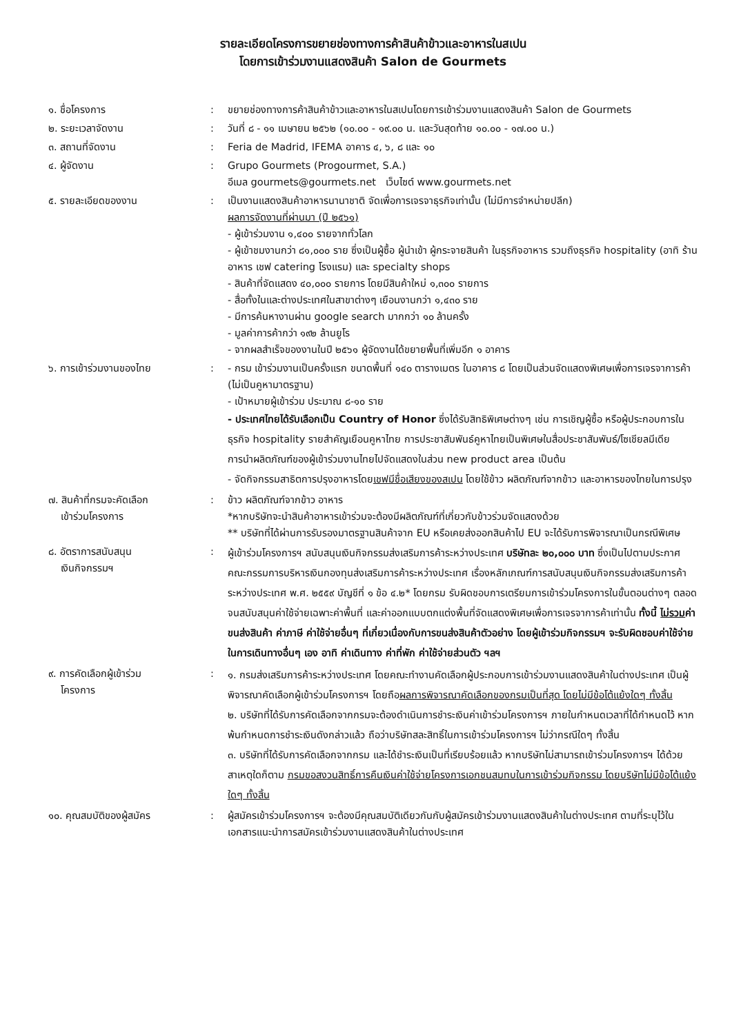รายละเอียดโครงการขยายช่องทางการค้าสินค้าข้าวและอาหารในสเปน
โดยการเข้าร่วมงานแสดงสินค้า Salon de Gourmets
๑. ชื่อโครงการ : ขยายช่องทางการค้าสินค้าข้าวและอาหารในสเปนโดยการเข้าร่วมงานแสดงสินค้า Salon de Gourmets
๒. ระยะเวลาจัดงาน : วันที่ ๘ - ๑๑ เมษายน ๒๕๖๒ (๑๐.๐๐ - ๑๙.๐๐ น. และวันสุดท้าย ๑๐.๐๐ - ๑๗.๐๐ น.)
๓. สถานที่จัดงาน : Feria de Madrid, IFEMA อาคาร ๔, ๖, ๘ และ ๑๐
๔. ผู้จัดงาน : Grupo Gourmets (Progourmet, S.A.)
อีเมล gourmets@gourmets.net เว็บไซต์ www.gourmets.net
๕. รายละเอียดของงาน : เป็นงานแสดงสินค้าอาหารนานาชาติ จัดเพื่อการเจรจาธุรกิจเท่านั้น (ไม่มีการจำหน่ายปลีก)
ผลการจัดงานที่ผ่านมา (ปี ๒๕๖๑)
- ผู้เข้าร่วมงาน ๑,๔๐๐ รายจากทั่วโลก
- ผู้เข้าชมงานกว่า ๘๑,๐๐๐ ราย ซึ่งเป็นผู้ซื้อ ผู้นำเข้า ผู้กระจายสินค้า ในธุรกิจอาหาร รวมถึงธุรกิจ hospitality (อาทิ ร้านอาหาร เชฟ catering โรงแรม) และ specialty shops
- สินค้าที่จัดแสดง ๔๐,๐๐๐ รายการ โดยมีสินค้าใหม่ ๑,๓๐๐ รายการ
- สื่อทั้งในและต่างประเทศในสาขาต่างๆ เยือนงานกว่า ๑,๔๓๐ ราย
- มีการค้นหางานผ่าน google search มากกว่า ๑๐ ล้านครั้ง
- มูลค่าการค้ากว่า ๑๙๒ ล้านยูโร
- จากผลสำเร็จของงานในปี ๒๕๖๑ ผู้จัดงานได้ขยายพื้นที่เพิ่มอีก ๑ อาคาร
๖. การเข้าร่วมงานของไทย : - กรม เข้าร่วมงานเป็นครั้งแรก ขนาดพื้นที่ ๑๔๐ ตารางเมตร ในอาคาร ๘ โดยเป็นส่วนจัดแสดงพิเศษเพื่อการเจรจาการค้า (ไม่เป็นคูหามาตรฐาน)
- เป้าหมายผู้เข้าร่วม ประมาณ ๘-๑๐ ราย
- ประเทศไทยได้รับเลือกเป็น Country of Honor ซึ่งได้รับสิทธิพิเศษต่างๆ เช่น การเชิญผู้ซื้อ หรือผู้ประกอบการในธุรกิจ hospitality รายสำคัญเยือนคูหาไทย การประชาสัมพันธ์คูหาไทยเป็นพิเศษในสื่อประชาสัมพันธ์/โซเชียลมีเดีย การนำผลิตภัณฑ์ของผู้เข้าร่วมงานไทยไปจัดแสดงในส่วน new product area เป็นต้น
- จัดกิจกรรมสาธิตการปรุงอาหารโดยเชฟมีชื่อเสียงของสเปน โดยใช้ข้าว ผลิตภัณฑ์จากข้าว และอาหารของไทยในการปรุง
๗. สินค้าที่กรมจะคัดเลือก
เข้าร่วมโครงการ
: ข้าว ผลิตภัณฑ์จากข้าว อาหาร
*หากบริษัทจะนำสินค้าอาหารเข้าร่วมจะต้องมีผลิตภัณฑ์ที่เกี่ยวกับข้าวร่วมจัดแสดงด้วย
** บริษัทที่ได้ผ่านการรับรองมาตรฐานสินค้าจาก EU หรือเคยส่งออกสินค้าไป EU จะได้รับการพิจารณาเป็นกรณีพิเศษ
๘. อัตราการสนับสนุน
เงินกิจกรรมฯ
:
ผู้เข้าร่วมโครงการฯ สนับสนุนเงินกิจกรรมส่งเสริมการค้าระหว่างประเทศ บริษัทละ ๒๐,๐๐๐ บาท ซึ่งเป็นไปตามประกาศคณะกรรมการบริหารเงินกองทุนส่งเสริมการค้าระหว่างประเทศ เรื่องหลักเกณฑ์การสนับสนุนเงินกิจกรรมส่งเสริมการค้าระหว่างประเทศ พ.ศ. ๒๕๕๙ บัญชีที่ ๑ ข้อ ๔.๒* โดยกรม รับผิดชอบการเตรียมการเข้าร่วมโครงการในขั้นตอนต่างๆ ตลอดจนสนับสนุนค่าใช้จ่ายเฉพาะค่าพื้นที่ และค่าออกแบบตกแต่งพื้นที่จัดแสดงพิเศษเพื่อการเจรจาการค้าเท่านั้น ทั้งนี้ ไม่รวมค่าขนส่งสินค้า ค่าภาษี ค่าใช้จ่ายอื่นๆ ที่เกี่ยวเนื่องกับการขนส่งสินค้าตัวอย่าง โดยผู้เข้าร่วมกิจกรรมฯ จะรับผิดชอบค่าใช้จ่ายในการเดินทางอื่นๆ เอง อาทิ ค่าเดินทาง ค่าที่พัก ค่าใช้จ่ายส่วนตัว ฯลฯ
๙. การคัดเลือกผู้เข้าร่วม
โครงการ
:
๑. กรมส่งเสริมการค้าระหว่างประเทศ โดยคณะทำงานคัดเลือกผู้ประกอบการเข้าร่วมงานแสดงสินค้าในต่างประเทศ เป็นผู้พิจารณาคัดเลือกผู้เข้าร่วมโครงการฯ โดยถือผลการพิจารณาคัดเลือกของกรมเป็นที่สุด โดยไม่มีข้อโต้แย้งใดๆ ทั้งสิ้น
๒. บริษัทที่ได้รับการคัดเลือกจากกรมจะต้องดำเนินการชำระเงินค่าเข้าร่วมโครงการฯ ภายในกำหนดเวลาที่ได้กำหนดไว้ หากพ้นกำหนดการชำระเงินดังกล่าวแล้ว ถือว่าบริษัทสละสิทธิ์ในการเข้าร่วมโครงการฯ ไม่ว่ากรณีใดๆ ทั้งสิ้น
๓. บริษัทที่ได้รับการคัดเลือกจากกรม และได้ชำระเงินเป็นที่เรียบร้อยแล้ว หากบริษัทไม่สามารถเข้าร่วมโครงการฯ ได้ด้วยสาเหตุใดก็ตาม กรมขอสงวนสิทธิ์การคืนเงินค่าใช้จ่ายโครงการเอกชนสมทบในการเข้าร่วมกิจกรรม โดยบริษัทไม่มีข้อโต้แย้งใดๆ ทั้งสิ้น
๑๐. คุณสมบัติของผู้สมัคร : ผู้สมัครเข้าร่วมโครงการฯ จะต้องมีคุณสมบัติเดียวกันกับผู้สมัครเข้าร่วมงานแสดงสินค้าในต่างประเทศ ตามที่ระบุไว้ในเอกสารแนะนำการสมัครเข้าร่วมงานแสดงสินค้าในต่างประเทศ